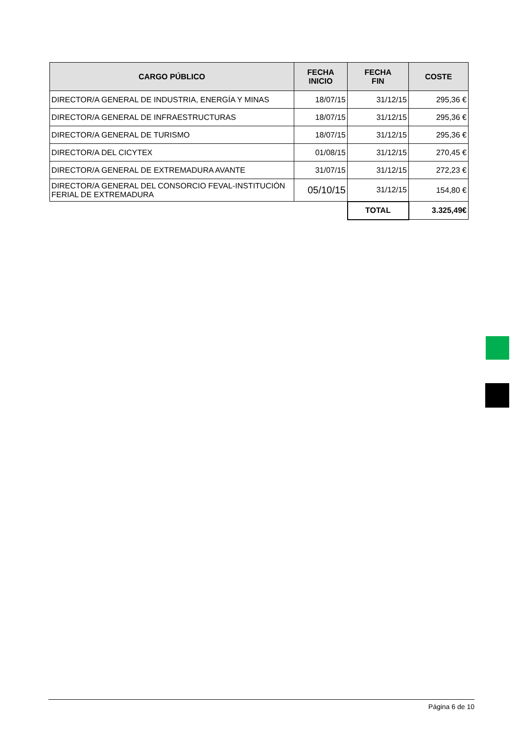| CARGO PÚBLICO | FECHA INICIO | FECHA FIN | COSTE |
| --- | --- | --- | --- |
| DIRECTOR/A GENERAL DE INDUSTRIA, ENERGÍA Y MINAS | 18/07/15 | 31/12/15 | 295,36 € |
| DIRECTOR/A GENERAL DE INFRAESTRUCTURAS | 18/07/15 | 31/12/15 | 295,36 € |
| DIRECTOR/A GENERAL DE TURISMO | 18/07/15 | 31/12/15 | 295,36 € |
| DIRECTOR/A DEL CICYTEX | 01/08/15 | 31/12/15 | 270,45 € |
| DIRECTOR/A GENERAL DE EXTREMADURA AVANTE | 31/07/15 | 31/12/15 | 272,23 € |
| DIRECTOR/A GENERAL DEL CONSORCIO FEVAL-INSTITUCIÓN FERIAL DE EXTREMADURA | 05/10/15 | 31/12/15 | 154,80 € |
| | | TOTAL | 3.325,49€ |
Página 6 de 10